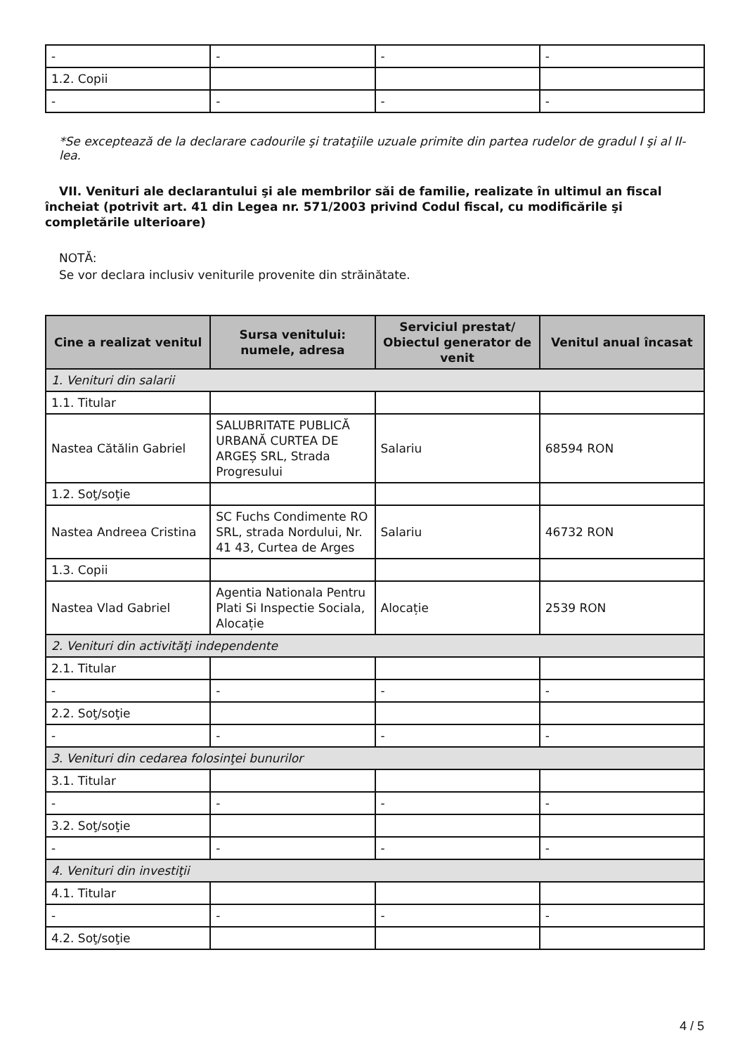| - | - | - | - |
| 1.2. Copii | | | |
| - | - | - | - |
*Se exceptează de la declarare cadourile şi trataţiile uzuale primite din partea rudelor de gradul I şi al II-lea.
VII. Venituri ale declarantului şi ale membrilor săi de familie, realizate în ultimul an fiscal încheiat (potrivit art. 41 din Legea nr. 571/2003 privind Codul fiscal, cu modificările şi completările ulterioare)
NOTĂ:
Se vor declara inclusiv veniturile provenite din străinătate.
| Cine a realizat venitul | Sursa venitului: numele, adresa | Serviciul prestat/ Obiectul generator de venit | Venitul anual încasat |
| --- | --- | --- | --- |
| 1. Venituri din salarii | | | |
| 1.1. Titular | | | |
| Nastea Cătălin Gabriel | SALUBRITATE PUBLICĂ URBANĂ CURTEA DE ARGEȘ SRL, Strada Progresului | Salariu | 68594 RON |
| 1.2. Soţ/soţie | | | |
| Nastea Andreea Cristina | SC Fuchs Condimente RO SRL, strada Nordului, Nr. 41 43, Curtea de Arges | Salariu | 46732 RON |
| 1.3. Copii | | | |
| Nastea Vlad Gabriel | Agentia Nationala Pentru Plati Si Inspectie Sociala, Alocație | Alocație | 2539 RON |
| 2. Venituri din activităţi independente | | | |
| 2.1. Titular | | | |
| - | - | - | - |
| 2.2. Soţ/soţie | | | |
| - | - | - | - |
| 3. Venituri din cedarea folosinţei bunurilor | | | |
| 3.1. Titular | | | |
| - | - | - | - |
| 3.2. Soţ/soţie | | | |
| - | - | - | - |
| 4. Venituri din investiţii | | | |
| 4.1. Titular | | | |
| - | - | - | - |
| 4.2. Soţ/soţie | | | |
4 / 5